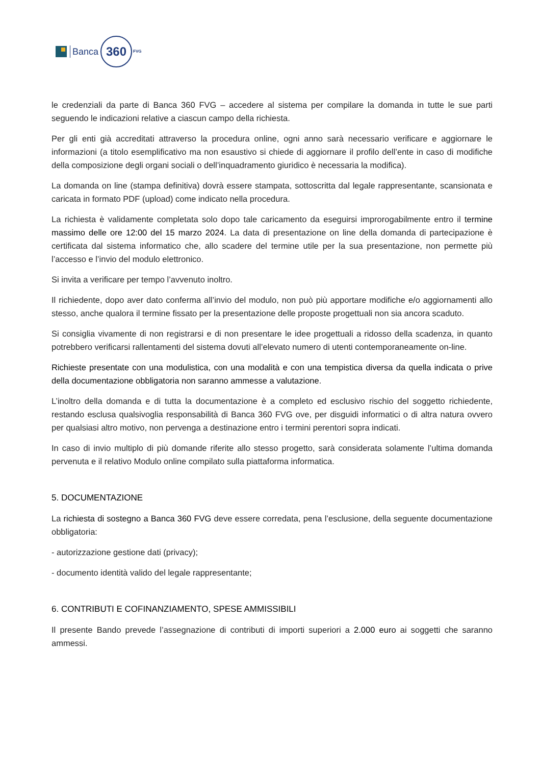Banca
360
FVG
le credenziali da parte di Banca 360 FVG – accedere al sistema per compilare la domanda in tutte le sue parti seguendo le indicazioni relative a ciascun campo della richiesta.
Per gli enti già accreditati attraverso la procedura online, ogni anno sarà necessario verificare e aggiornare le informazioni (a titolo esemplificativo ma non esaustivo si chiede di aggiornare il profilo dell’ente in caso di modifiche della composizione degli organi sociali o dell’inquadramento giuridico è necessaria la modifica).
La domanda on line (stampa definitiva) dovrà essere stampata, sottoscritta dal legale rappresentante, scansionata e caricata in formato PDF (upload) come indicato nella procedura.
La richiesta è validamente completata solo dopo tale caricamento da eseguirsi improrogabilmente entro il termine massimo delle ore 12:00 del 15 marzo 2024. La data di presentazione on line della domanda di partecipazione è certificata dal sistema informatico che, allo scadere del termine utile per la sua presentazione, non permette più l’accesso e l’invio del modulo elettronico.
Si invita a verificare per tempo l’avvenuto inoltro.
Il richiedente, dopo aver dato conferma all’invio del modulo, non può più apportare modifiche e/o aggiornamenti allo stesso, anche qualora il termine fissato per la presentazione delle proposte progettuali non sia ancora scaduto.
Si consiglia vivamente di non registrarsi e di non presentare le idee progettuali a ridosso della scadenza, in quanto potrebbero verificarsi rallentamenti del sistema dovuti all’elevato numero di utenti contemporaneamente on-line.
Richieste presentate con una modulistica, con una modalità e con una tempistica diversa da quella indicata o prive della documentazione obbligatoria non saranno ammesse a valutazione.
L’inoltro della domanda e di tutta la documentazione è a completo ed esclusivo rischio del soggetto richiedente, restando esclusa qualsivoglia responsabilità di Banca 360 FVG ove, per disguidi informatici o di altra natura ovvero per qualsiasi altro motivo, non pervenga a destinazione entro i termini perentori sopra indicati.
In caso di invio multiplo di più domande riferite allo stesso progetto, sarà considerata solamente l’ultima domanda pervenuta e il relativo Modulo online compilato sulla piattaforma informatica.
5. DOCUMENTAZIONE
La richiesta di sostegno a Banca 360 FVG deve essere corredata, pena l’esclusione, della seguente documentazione obbligatoria:
- autorizzazione gestione dati (privacy);
- documento identità valido del legale rappresentante;
6. CONTRIBUTI E COFINANZIAMENTO, SPESE AMMISSIBILI
Il presente Bando prevede l’assegnazione di contributi di importi superiori a 2.000 euro ai soggetti che saranno ammessi.